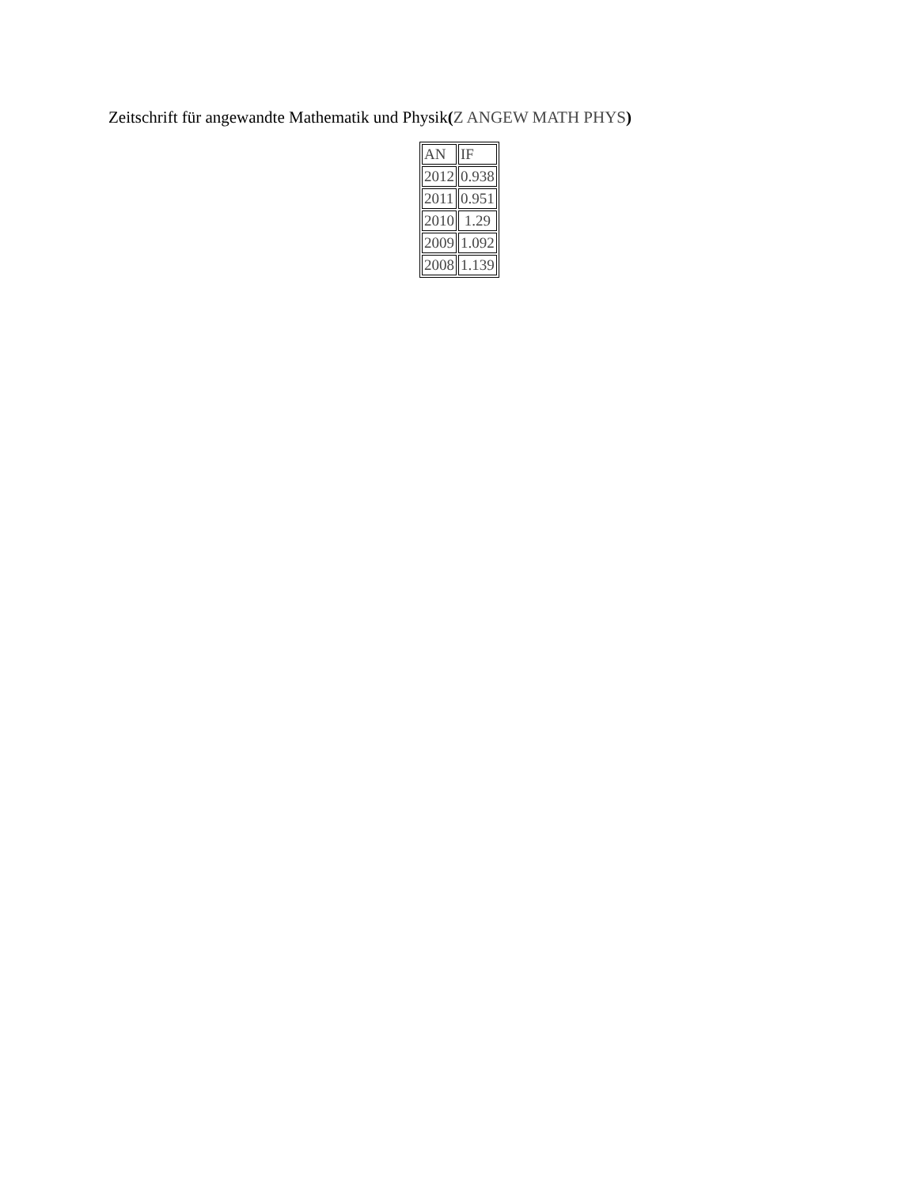Zeitschrift für angewandte Mathematik und Physik(Z ANGEW MATH PHYS)
| AN | IF |
| --- | --- |
| 2012 | 0.938 |
| 2011 | 0.951 |
| 2010 | 1.29 |
| 2009 | 1.092 |
| 2008 | 1.139 |